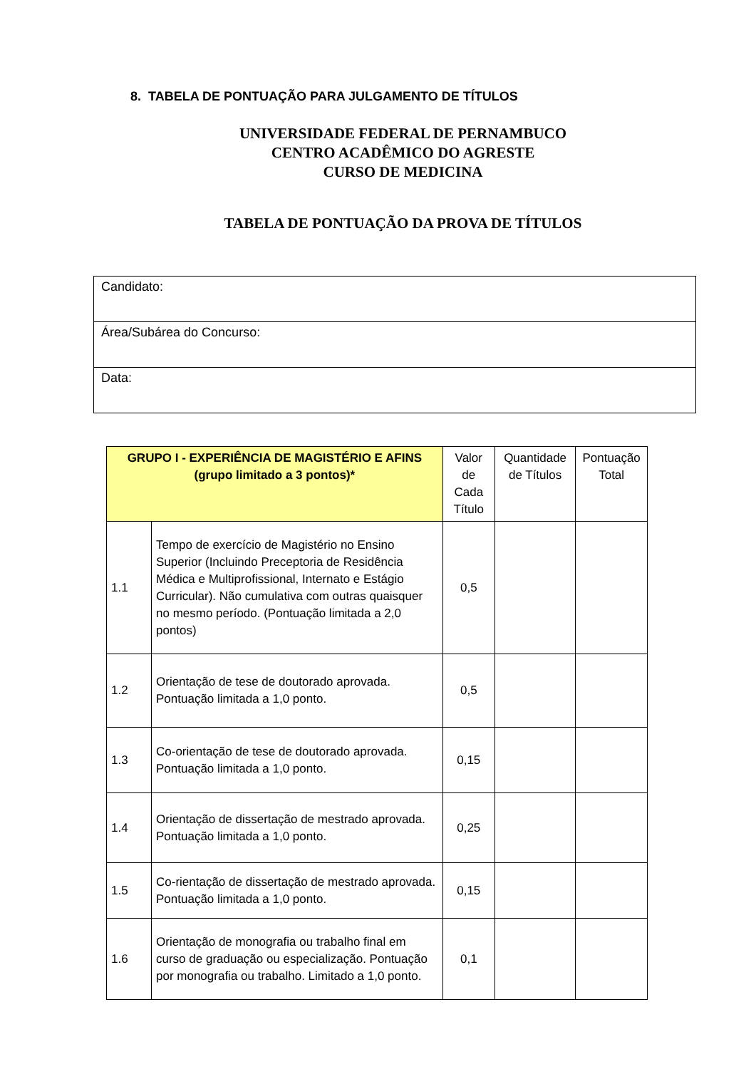8. TABELA DE PONTUAÇÃO PARA JULGAMENTO DE TÍTULOS
UNIVERSIDADE FEDERAL DE PERNAMBUCO
CENTRO ACADÊMICO DO AGRESTE
CURSO DE MEDICINA
TABELA DE PONTUAÇÃO DA PROVA DE TÍTULOS
| Candidato: |
| Área/Subárea do Concurso: |
| Data: |
| GRUPO I - EXPERIÊNCIA DE MAGISTÉRIO E AFINS (grupo limitado a 3 pontos)* | | Valor de Cada Título | Quantidade de Títulos | Pontuação Total |
| --- | --- | --- | --- | --- |
| 1.1 | Tempo de exercício de Magistério no Ensino Superior (Incluindo Preceptoria de Residência Médica e Multiprofissional, Internato e Estágio Curricular). Não cumulativa com outras quaisquer no mesmo período. (Pontuação limitada a 2,0 pontos) | 0,5 | | |
| 1.2 | Orientação de tese de doutorado aprovada. Pontuação limitada a 1,0 ponto. | 0,5 | | |
| 1.3 | Co-orientação de tese de doutorado aprovada. Pontuação limitada a 1,0 ponto. | 0,15 | | |
| 1.4 | Orientação de dissertação de mestrado aprovada. Pontuação limitada a 1,0 ponto. | 0,25 | | |
| 1.5 | Co-rientação de dissertação de mestrado aprovada. Pontuação limitada a 1,0 ponto. | 0,15 | | |
| 1.6 | Orientação de monografia ou trabalho final em curso de graduação ou especialização. Pontuação por monografia ou trabalho. Limitado a 1,0 ponto. | 0,1 | | |